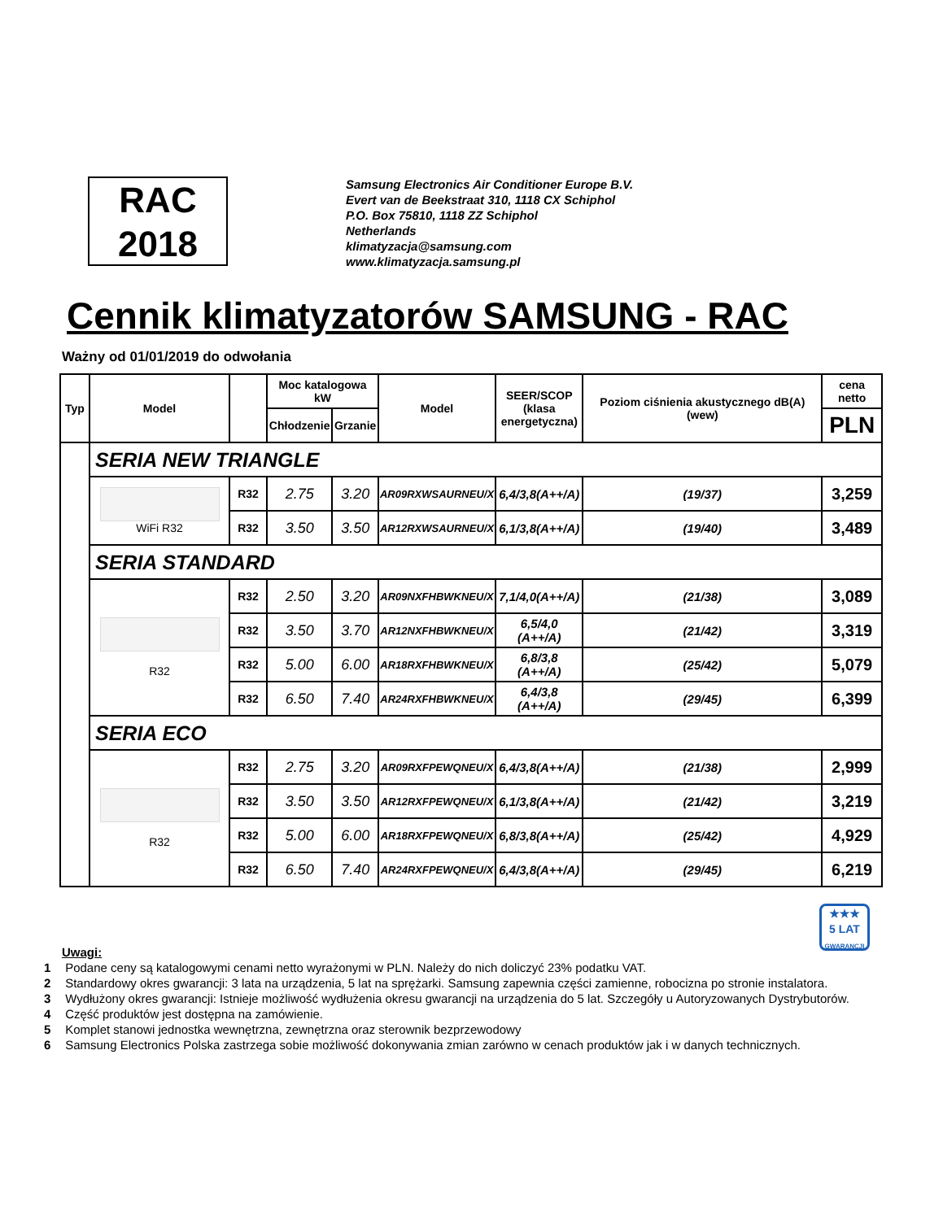RAC
2018
Samsung Electronics Air Conditioner Europe B.V.
Evert van de Beekstraat 310, 1118 CX Schiphol
P.O. Box 75810, 1118 ZZ Schiphol
Netherlands
klimatyzacja@samsung.com
www.klimatyzacja.samsung.pl
Cennik klimatyzatorów SAMSUNG - RAC
Ważny od 01/01/2019 do odwołania
| Typ | Model | | Moc katalogowa kW | | Model | SEER/SCOP (klasa energetyczna) | Poziom ciśnienia akustycznego dB(A) (wew) | cena netto |
| --- | --- | --- | --- | --- | --- | --- | --- | --- |
| | | | Chłodzenie | Grzanie | | | | PLN |
| | SERIA NEW TRIANGLE | | | | | | | |
| | WiFi R32 | R32 | 2.75 | 3.20 | AR09RXWSAURNEU/X | 6,4/3,8(A++/A) | (19/37) | 3,259 |
| | | R32 | 3.50 | 3.50 | AR12RXWSAURNEU/X | 6,1/3,8(A++/A) | (19/40) | 3,489 |
| | SERIA STANDARD | | | | | | | |
| | R32 | R32 | 2.50 | 3.20 | AR09NXFHBWKNEU/X | 7,1/4,0(A++/A) | (21/38) | 3,089 |
| | | R32 | 3.50 | 3.70 | AR12NXFHBWKNEU/X | 6,5/4,0 (A++/A) | (21/42) | 3,319 |
| | | R32 | 5.00 | 6.00 | AR18RXFHBWKNEU/X | 6,8/3,8 (A++/A) | (25/42) | 5,079 |
| | | R32 | 6.50 | 7.40 | AR24RXFHBWKNEU/X | 6,4/3,8 (A++/A) | (29/45) | 6,399 |
| | SERIA ECO | | | | | | | |
| | R32 | R32 | 2.75 | 3.20 | AR09RXFPEWQNEU/X | 6,4/3,8(A++/A) | (21/38) | 2,999 |
| | | R32 | 3.50 | 3.50 | AR12RXFPEWQNEU/X | 6,1/3,8(A++/A) | (21/42) | 3,219 |
| | | R32 | 5.00 | 6.00 | AR18RXFPEWQNEU/X | 6,8/3,8(A++/A) | (25/42) | 4,929 |
| | | R32 | 6.50 | 7.40 | AR24RXFPEWQNEU/X | 6,4/3,8(A++/A) | (29/45) | 6,219 |
★★★
5 LAT
GWARANCJI
Uwagi:
1 Podane ceny są katalogowymi cenami netto wyrażonymi w PLN. Należy do nich doliczyć 23% podatku VAT.
2 Standardowy okres gwarancji: 3 lata na urządzenia, 5 lat na sprężarki. Samsung zapewnia części zamienne, robocizna po stronie instalatora.
3 Wydłużony okres gwarancji: Istnieje możliwość wydłużenia okresu gwarancji na urządzenia do 5 lat. Szczegóły u Autoryzowanych Dystrybutorów.
4 Część produktów jest dostępna na zamówienie.
5 Komplet stanowi jednostka wewnętrzna, zewnętrzna oraz sterownik bezprzewodowy
6 Samsung Electronics Polska zastrzega sobie możliwość dokonywania zmian zarówno w cenach produktów jak i w danych technicznych.